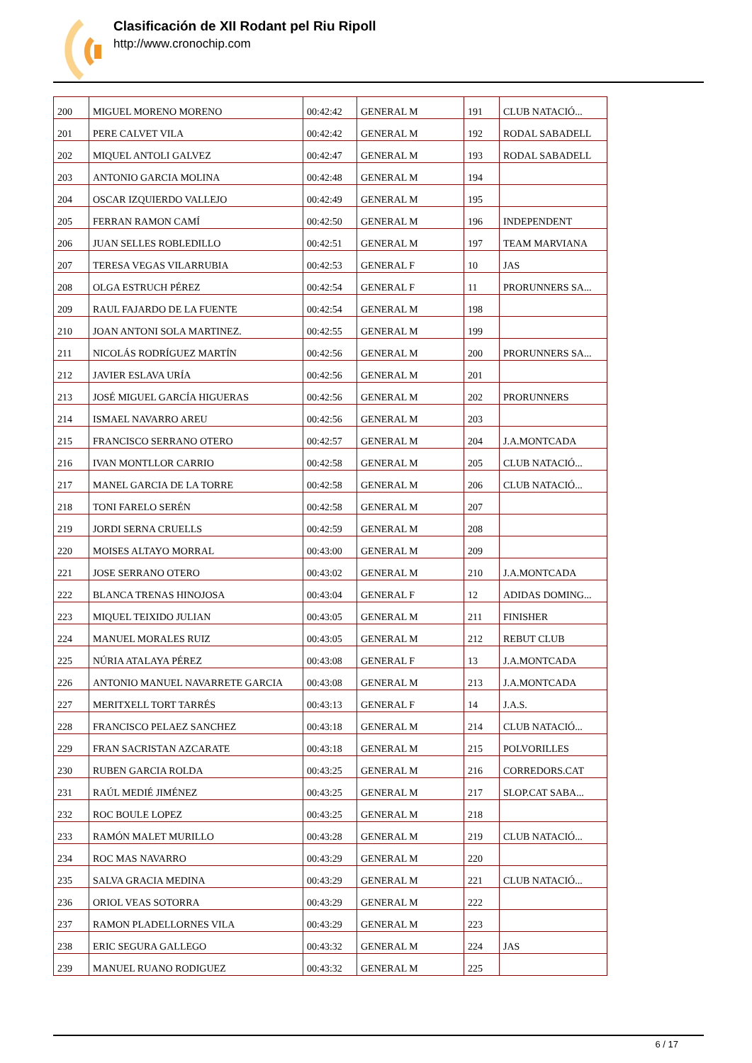Clasificación de XII Rodant pel Riu Ripoll
http://www.cronochip.com
| 200 | MIGUEL MORENO MORENO | 00:42:42 | GENERAL M | 191 | CLUB NATACIÓ... |
| 201 | PERE CALVET VILA | 00:42:42 | GENERAL M | 192 | RODAL SABADELL |
| 202 | MIQUEL ANTOLI GALVEZ | 00:42:47 | GENERAL M | 193 | RODAL SABADELL |
| 203 | ANTONIO GARCIA MOLINA | 00:42:48 | GENERAL M | 194 | |
| 204 | OSCAR IZQUIERDO VALLEJO | 00:42:49 | GENERAL M | 195 | |
| 205 | FERRAN RAMON CAMÍ | 00:42:50 | GENERAL M | 196 | INDEPENDENT |
| 206 | JUAN SELLES ROBLEDILLO | 00:42:51 | GENERAL M | 197 | TEAM MARVIANA |
| 207 | TERESA VEGAS VILARRUBIA | 00:42:53 | GENERAL F | 10 | JAS |
| 208 | OLGA ESTRUCH PÉREZ | 00:42:54 | GENERAL F | 11 | PRORUNNERS SA... |
| 209 | RAUL FAJARDO DE LA FUENTE | 00:42:54 | GENERAL M | 198 | |
| 210 | JOAN ANTONI SOLA MARTINEZ. | 00:42:55 | GENERAL M | 199 | |
| 211 | NICOLÁS RODRÍGUEZ MARTÍN | 00:42:56 | GENERAL M | 200 | PRORUNNERS SA... |
| 212 | JAVIER ESLAVA URÍA | 00:42:56 | GENERAL M | 201 | |
| 213 | JOSÉ MIGUEL GARCÍA HIGUERAS | 00:42:56 | GENERAL M | 202 | PRORUNNERS |
| 214 | ISMAEL NAVARRO AREU | 00:42:56 | GENERAL M | 203 | |
| 215 | FRANCISCO SERRANO OTERO | 00:42:57 | GENERAL M | 204 | J.A.MONTCADA |
| 216 | IVAN MONTLLOR CARRIO | 00:42:58 | GENERAL M | 205 | CLUB NATACIÓ... |
| 217 | MANEL GARCIA DE LA TORRE | 00:42:58 | GENERAL M | 206 | CLUB NATACIÓ... |
| 218 | TONI FARELO SERÉN | 00:42:58 | GENERAL M | 207 | |
| 219 | JORDI SERNA CRUELLS | 00:42:59 | GENERAL M | 208 | |
| 220 | MOISES ALTAYO MORRAL | 00:43:00 | GENERAL M | 209 | |
| 221 | JOSE SERRANO OTERO | 00:43:02 | GENERAL M | 210 | J.A.MONTCADA |
| 222 | BLANCA TRENAS HINOJOSA | 00:43:04 | GENERAL F | 12 | ADIDAS DOMING... |
| 223 | MIQUEL TEIXIDO JULIAN | 00:43:05 | GENERAL M | 211 | FINISHER |
| 224 | MANUEL MORALES RUIZ | 00:43:05 | GENERAL M | 212 | REBUT CLUB |
| 225 | NÚRIA ATALAYA PÉREZ | 00:43:08 | GENERAL F | 13 | J.A.MONTCADA |
| 226 | ANTONIO MANUEL NAVARRETE GARCIA | 00:43:08 | GENERAL M | 213 | J.A.MONTCADA |
| 227 | MERITXELL TORT TARRÉS | 00:43:13 | GENERAL F | 14 | J.A.S. |
| 228 | FRANCISCO PELAEZ SANCHEZ | 00:43:18 | GENERAL M | 214 | CLUB NATACIÓ... |
| 229 | FRAN SACRISTAN AZCARATE | 00:43:18 | GENERAL M | 215 | POLVORILLES |
| 230 | RUBEN GARCIA ROLDA | 00:43:25 | GENERAL M | 216 | CORREDORS.CAT |
| 231 | RAÚL MEDIÉ JIMÉNEZ | 00:43:25 | GENERAL M | 217 | SLOP.CAT SABA... |
| 232 | ROC BOULE LOPEZ | 00:43:25 | GENERAL M | 218 | |
| 233 | RAMÓN MALET MURILLO | 00:43:28 | GENERAL M | 219 | CLUB NATACIÓ... |
| 234 | ROC MAS NAVARRO | 00:43:29 | GENERAL M | 220 | |
| 235 | SALVA GRACIA MEDINA | 00:43:29 | GENERAL M | 221 | CLUB NATACIÓ... |
| 236 | ORIOL VEAS SOTORRA | 00:43:29 | GENERAL M | 222 | |
| 237 | RAMON PLADELLORNES VILA | 00:43:29 | GENERAL M | 223 | |
| 238 | ERIC SEGURA GALLEGO | 00:43:32 | GENERAL M | 224 | JAS |
| 239 | MANUEL RUANO RODIGUEZ | 00:43:32 | GENERAL M | 225 | |
6 / 17